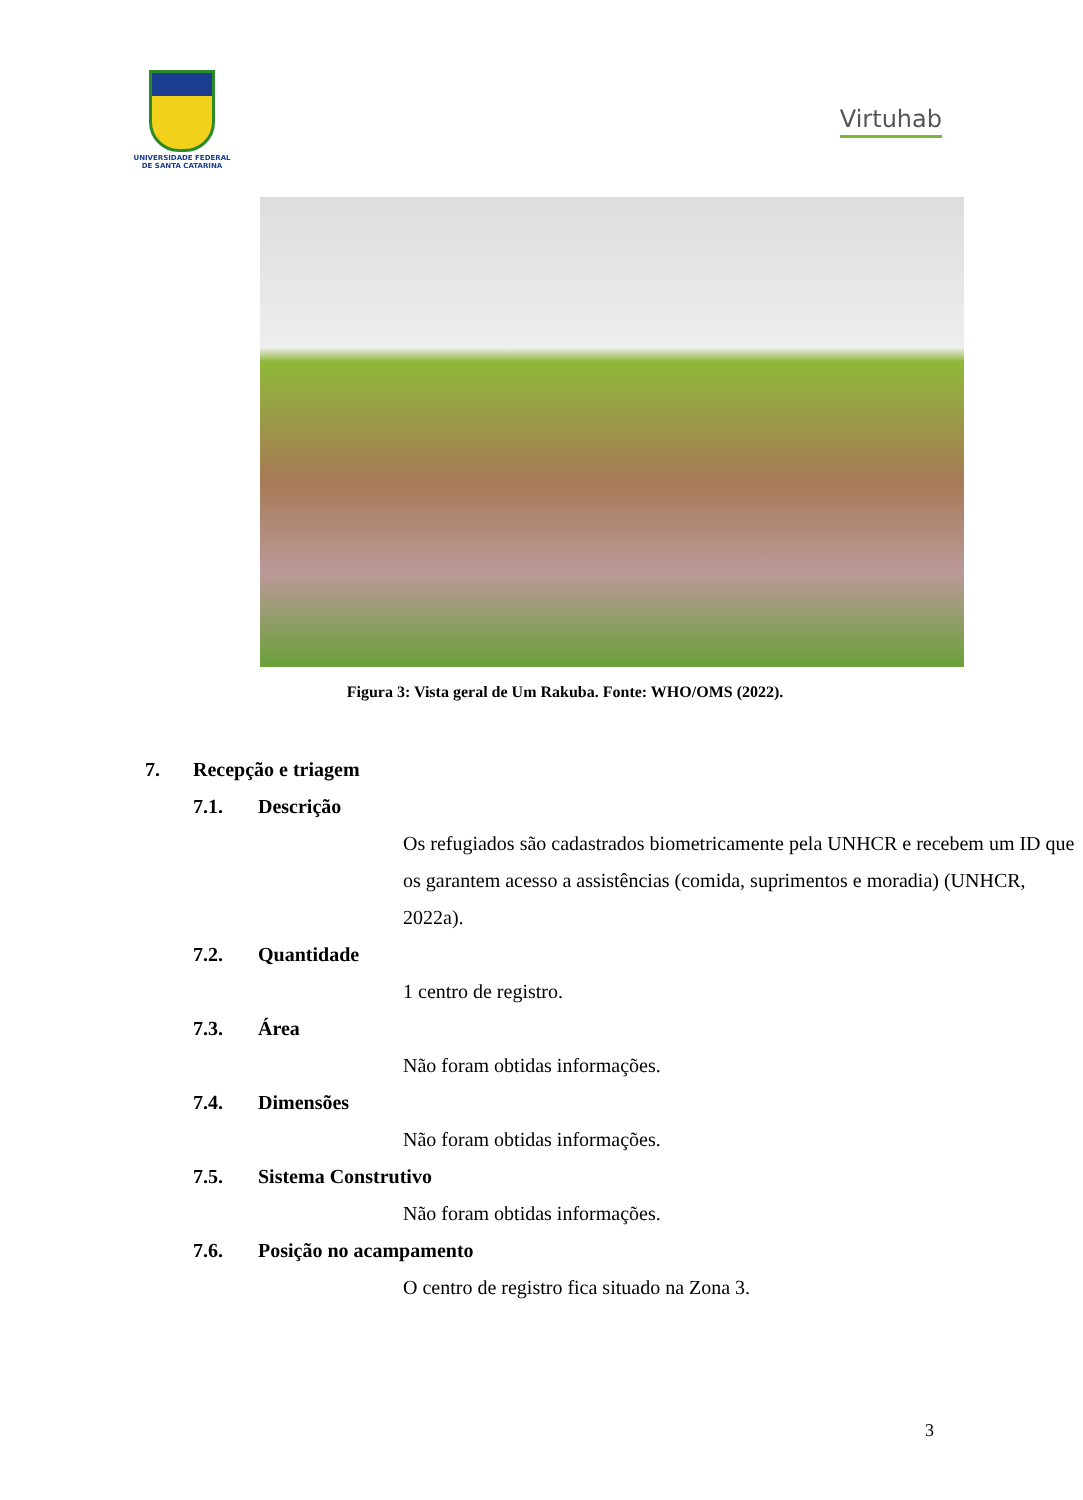UNIVERSIDADE FEDERAL
DE SANTA CATARINA
Virtuhab
Figura 3: Vista geral de Um Rakuba. Fonte: WHO/OMS (2022).
7. Recepção e triagem
7.1. Descrição
Os refugiados são cadastrados biometricamente pela UNHCR e recebem um ID que os garantem acesso a assistências (comida, suprimentos e moradia) (UNHCR, 2022a).
7.2. Quantidade
1 centro de registro.
7.3. Área
Não foram obtidas informações.
7.4. Dimensões
Não foram obtidas informações.
7.5. Sistema Construtivo
Não foram obtidas informações.
7.6. Posição no acampamento
O centro de registro fica situado na Zona 3.
3